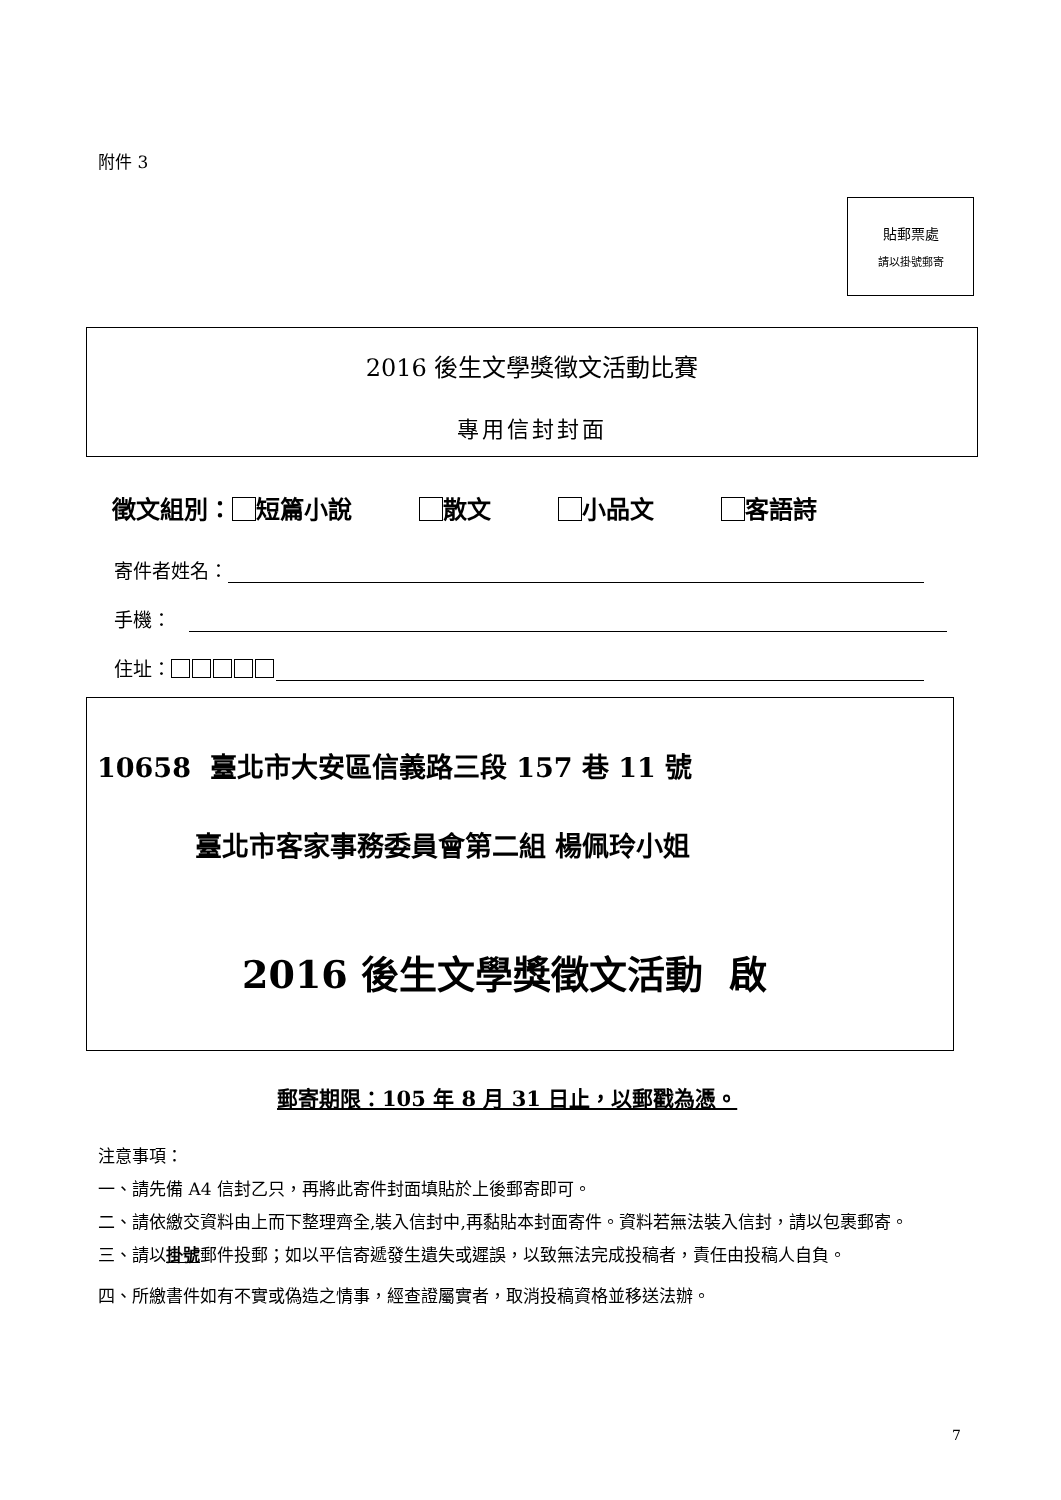附件 3
貼郵票處
請以掛號郵寄
2016 後生文學獎徵文活動比賽
專用信封封面
徵文組別： 短篇小說 散文 小品文 客語詩
寄件者姓名：
手機：
住址：
10658 臺北市大安區信義路三段 157 巷 11 號
臺北市客家事務委員會第二組 楊佩玲小姐
2016 後生文學獎徵文活動 啟
郵寄期限：105 年 8 月 31 日止，以郵戳為憑。
注意事項：
一、請先備 A4 信封乙只，再將此寄件封面填貼於上後郵寄即可。
二、請依繳交資料由上而下整理齊全,裝入信封中,再黏貼本封面寄件。資料若無法裝入信封，請以包裹郵寄。
三、請以掛號郵件投郵；如以平信寄遞發生遺失或遲誤，以致無法完成投稿者，責任由投稿人自負。
四、所繳書件如有不實或偽造之情事，經查證屬實者，取消投稿資格並移送法辦。
7